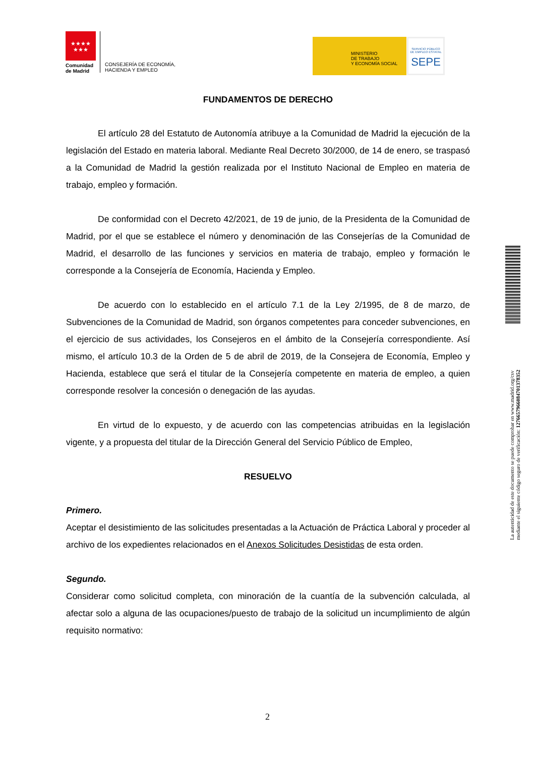★★★★
★★★
Comunidad
de Madrid
CONSEJERÍA DE ECONOMÍA,
HACIENDA Y EMPLEO
MINISTERIO
DE TRABAJO
Y ECONOMÍA SOCIAL
SERVICIO PÚBLICO
DE EMPLEO ESTATAL
SEPE
FUNDAMENTOS DE DERECHO
El artículo 28 del Estatuto de Autonomía atribuye a la Comunidad de Madrid la ejecución de la legislación del Estado en materia laboral. Mediante Real Decreto 30/2000, de 14 de enero, se traspasó a la Comunidad de Madrid la gestión realizada por el Instituto Nacional de Empleo en materia de trabajo, empleo y formación.
De conformidad con el Decreto 42/2021, de 19 de junio, de la Presidenta de la Comunidad de Madrid, por el que se establece el número y denominación de las Consejerías de la Comunidad de Madrid, el desarrollo de las funciones y servicios en materia de trabajo, empleo y formación le corresponde a la Consejería de Economía, Hacienda y Empleo.
De acuerdo con lo establecido en el artículo 7.1 de la Ley 2/1995, de 8 de marzo, de Subvenciones de la Comunidad de Madrid, son órganos competentes para conceder subvenciones, en el ejercicio de sus actividades, los Consejeros en el ámbito de la Consejería correspondiente. Así mismo, el artículo 10.3 de la Orden de 5 de abril de 2019, de la Consejera de Economía, Empleo y Hacienda, establece que será el titular de la Consejería competente en materia de empleo, a quien corresponde resolver la concesión o denegación de las ayudas.
En virtud de lo expuesto, y de acuerdo con las competencias atribuidas en la legislación vigente, y a propuesta del titular de la Dirección General del Servicio Público de Empleo,
RESUELVO
Primero.
Aceptar el desistimiento de las solicitudes presentadas a la Actuación de Práctica Laboral y proceder al archivo de los expedientes relacionados en el Anexos Solicitudes Desistidas de esta orden.
Segundo.
Considerar como solicitud completa, con minoración de la cuantía de la subvención calculada, al afectar solo a alguna de las ocupaciones/puesto de trabajo de la solicitud un incumplimiento de algún requisito normativo:
La autenticidad de este documento se puede comprobar en www.madrid.org/csv
mediante el siguiente código seguro de verificación: 1276657966084701378352
2